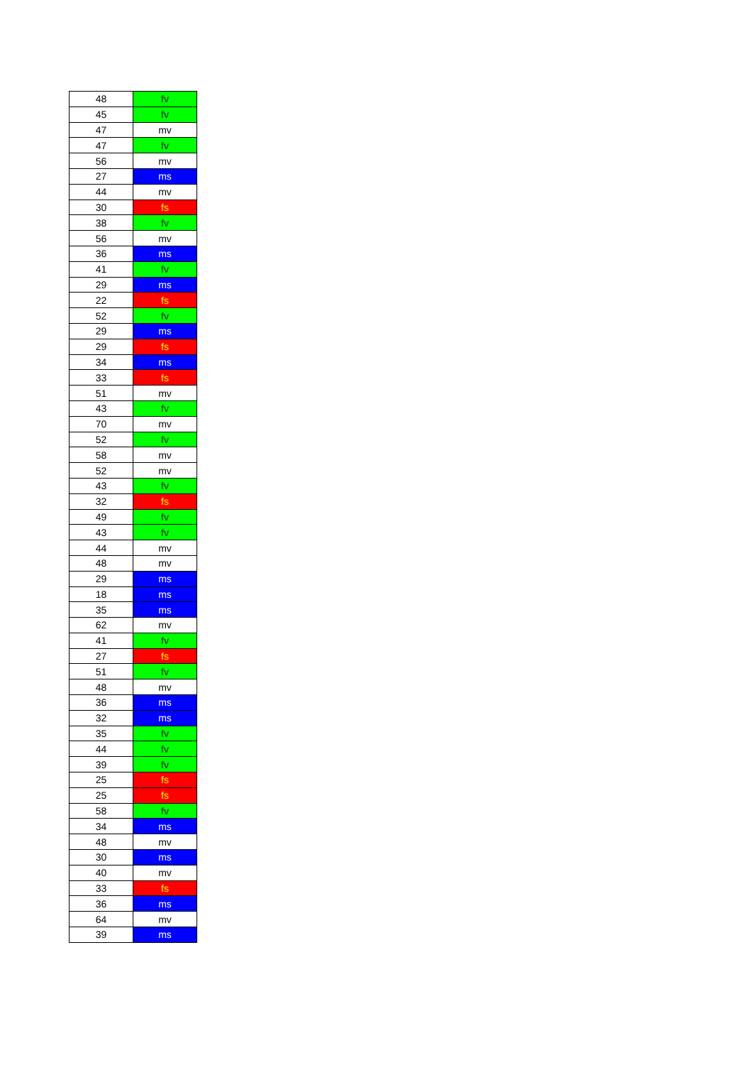| 48 | fv |
| 45 | fv |
| 47 | mv |
| 47 | fv |
| 56 | mv |
| 27 | ms |
| 44 | mv |
| 30 | fs |
| 38 | fv |
| 56 | mv |
| 36 | ms |
| 41 | fv |
| 29 | ms |
| 22 | fs |
| 52 | fv |
| 29 | ms |
| 29 | fs |
| 34 | ms |
| 33 | fs |
| 51 | mv |
| 43 | fv |
| 70 | mv |
| 52 | fv |
| 58 | mv |
| 52 | mv |
| 43 | fv |
| 32 | fs |
| 49 | fv |
| 43 | fv |
| 44 | mv |
| 48 | mv |
| 29 | ms |
| 18 | ms |
| 35 | ms |
| 62 | mv |
| 41 | fv |
| 27 | fs |
| 51 | fv |
| 48 | mv |
| 36 | ms |
| 32 | ms |
| 35 | fv |
| 44 | fv |
| 39 | fv |
| 25 | fs |
| 25 | fs |
| 58 | fv |
| 34 | ms |
| 48 | mv |
| 30 | ms |
| 40 | mv |
| 33 | fs |
| 36 | ms |
| 64 | mv |
| 39 | ms |